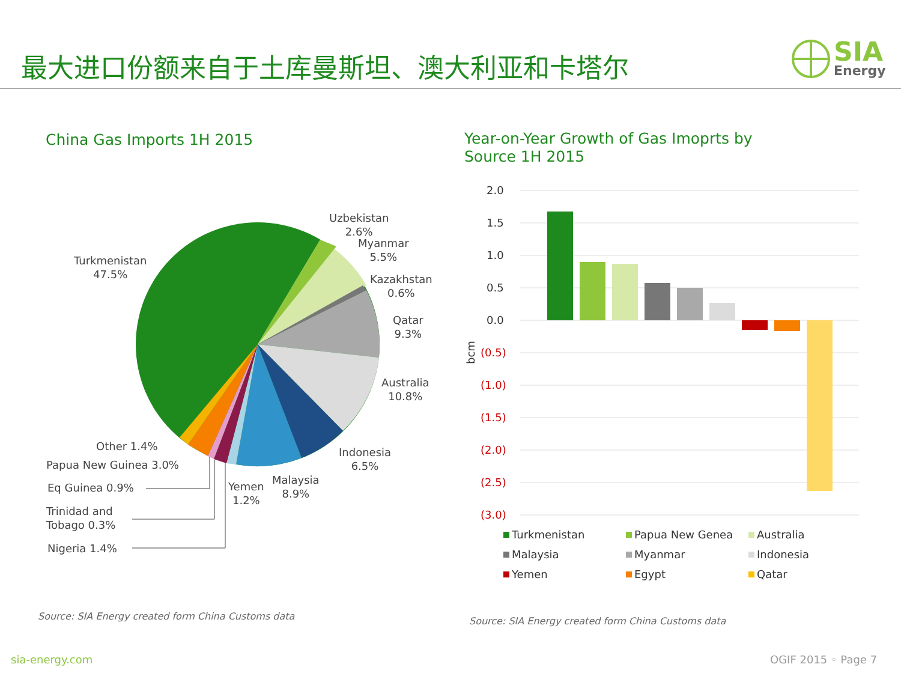最大进口份额来自于土库曼斯坦、澳大利亚和卡塔尔
SIA
Energy
China Gas Imports 1H 2015
Year-on-Year Growth of Gas Imoprts by
Source 1H 2015
Turkmenistan
47.5%
Uzbekistan
2.6%
Myanmar
5.5%
Kazakhstan
0.6%
Qatar
9.3%
Australia
10.8%
Indonesia
6.5%
Malaysia
8.9%
Yemen
1.2%
Other 1.4%
Papua New Guinea 3.0%
Eq Guinea 0.9%
Trinidad and
Tobago 0.3%
Nigeria 1.4%
2.0
1.5
1.0
0.5
0.0
(0.5)
(1.0)
(1.5)
(2.0)
(2.5)
(3.0)
bcm
Turkmenistan Papua New Genea Australia
Malaysia Myanmar Indonesia
Yemen Egypt Qatar
Source: SIA Energy created form China Customs data Source: SIA Energy created form China Customs data
sia-energy.com OGIF 2015 ◦ Page 7